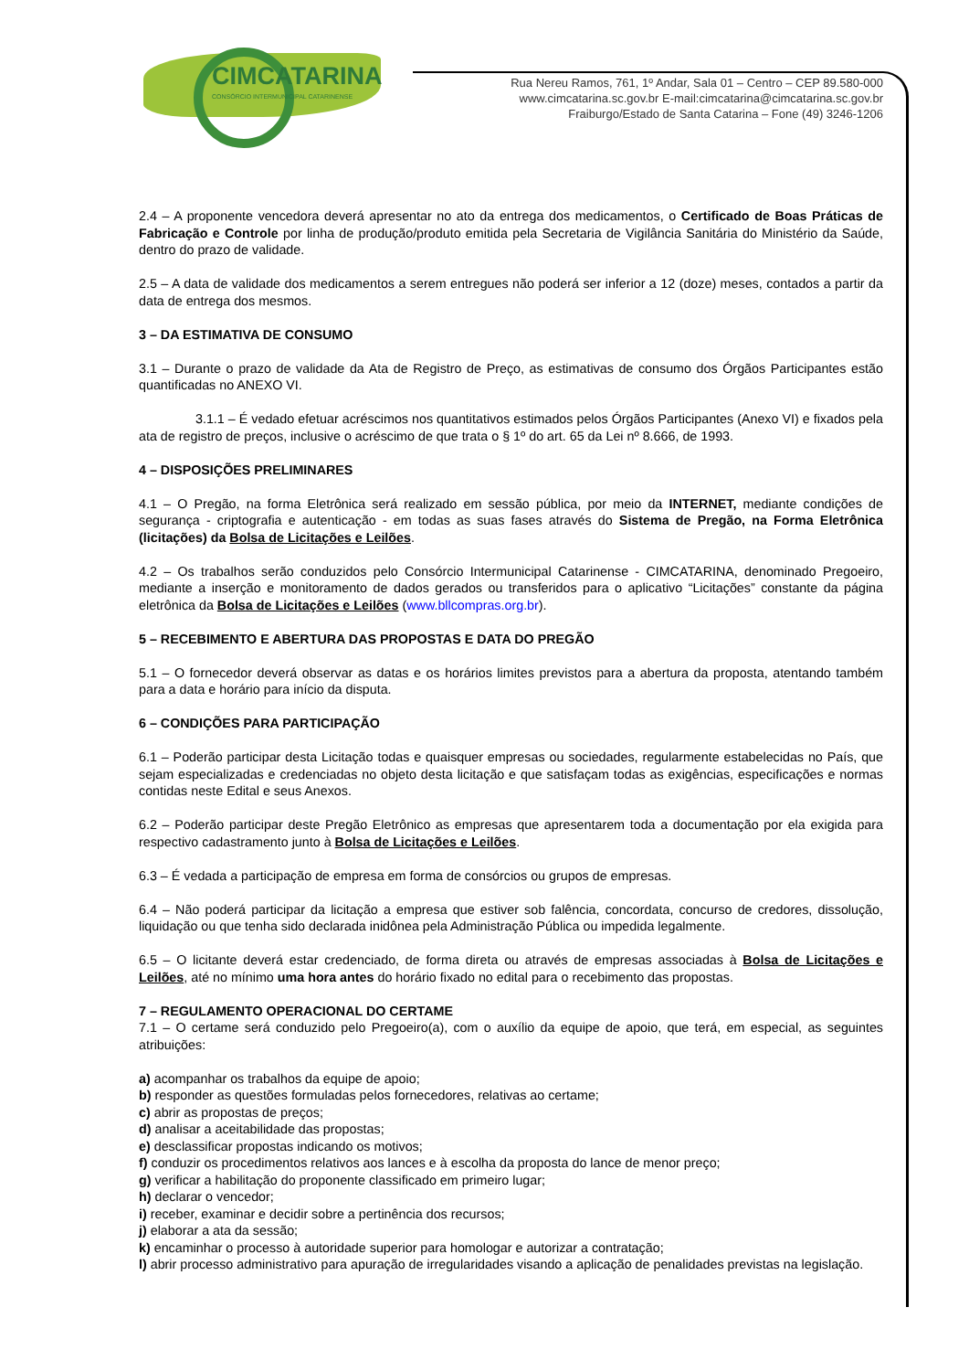CIMCATARINA
CONSÓRCIO INTERMUNICIPAL CATARINENSE
Rua Nereu Ramos, 761, 1º Andar, Sala 01 – Centro – CEP 89.580-000
www.cimcatarina.sc.gov.br E-mail:cimcatarina@cimcatarina.sc.gov.br
Fraiburgo/Estado de Santa Catarina – Fone (49) 3246-1206
2.4 – A proponente vencedora deverá apresentar no ato da entrega dos medicamentos, o Certificado de Boas Práticas de Fabricação e Controle por linha de produção/produto emitida pela Secretaria de Vigilância Sanitária do Ministério da Saúde, dentro do prazo de validade.
2.5 – A data de validade dos medicamentos a serem entregues não poderá ser inferior a 12 (doze) meses, contados a partir da data de entrega dos mesmos.
3 – DA ESTIMATIVA DE CONSUMO
3.1 – Durante o prazo de validade da Ata de Registro de Preço, as estimativas de consumo dos Órgãos Participantes estão quantificadas no ANEXO VI.
3.1.1 – É vedado efetuar acréscimos nos quantitativos estimados pelos Órgãos Participantes (Anexo VI) e fixados pela ata de registro de preços, inclusive o acréscimo de que trata o § 1º do art. 65 da Lei nº 8.666, de 1993.
4 – DISPOSIÇÕES PRELIMINARES
4.1 – O Pregão, na forma Eletrônica será realizado em sessão pública, por meio da INTERNET, mediante condições de segurança - criptografia e autenticação - em todas as suas fases através do Sistema de Pregão, na Forma Eletrônica (licitações) da Bolsa de Licitações e Leilões.
4.2 – Os trabalhos serão conduzidos pelo Consórcio Intermunicipal Catarinense - CIMCATARINA, denominado Pregoeiro, mediante a inserção e monitoramento de dados gerados ou transferidos para o aplicativo “Licitações” constante da página eletrônica da Bolsa de Licitações e Leilões (www.bllcompras.org.br).
5 – RECEBIMENTO E ABERTURA DAS PROPOSTAS E DATA DO PREGÃO
5.1 – O fornecedor deverá observar as datas e os horários limites previstos para a abertura da proposta, atentando também para a data e horário para início da disputa.
6 – CONDIÇÕES PARA PARTICIPAÇÃO
6.1 – Poderão participar desta Licitação todas e quaisquer empresas ou sociedades, regularmente estabelecidas no País, que sejam especializadas e credenciadas no objeto desta licitação e que satisfaçam todas as exigências, especificações e normas contidas neste Edital e seus Anexos.
6.2 – Poderão participar deste Pregão Eletrônico as empresas que apresentarem toda a documentação por ela exigida para respectivo cadastramento junto à Bolsa de Licitações e Leilões.
6.3 – É vedada a participação de empresa em forma de consórcios ou grupos de empresas.
6.4 – Não poderá participar da licitação a empresa que estiver sob falência, concordata, concurso de credores, dissolução, liquidação ou que tenha sido declarada inidônea pela Administração Pública ou impedida legalmente.
6.5 – O licitante deverá estar credenciado, de forma direta ou através de empresas associadas à Bolsa de Licitações e Leilões, até no mínimo uma hora antes do horário fixado no edital para o recebimento das propostas.
7 – REGULAMENTO OPERACIONAL DO CERTAME
7.1 – O certame será conduzido pelo Pregoeiro(a), com o auxílio da equipe de apoio, que terá, em especial, as seguintes atribuições:
a) acompanhar os trabalhos da equipe de apoio;
b) responder as questões formuladas pelos fornecedores, relativas ao certame;
c) abrir as propostas de preços;
d) analisar a aceitabilidade das propostas;
e) desclassificar propostas indicando os motivos;
f) conduzir os procedimentos relativos aos lances e à escolha da proposta do lance de menor preço;
g) verificar a habilitação do proponente classificado em primeiro lugar;
h) declarar o vencedor;
i) receber, examinar e decidir sobre a pertinência dos recursos;
j) elaborar a ata da sessão;
k) encaminhar o processo à autoridade superior para homologar e autorizar a contratação;
l) abrir processo administrativo para apuração de irregularidades visando a aplicação de penalidades previstas na legislação.